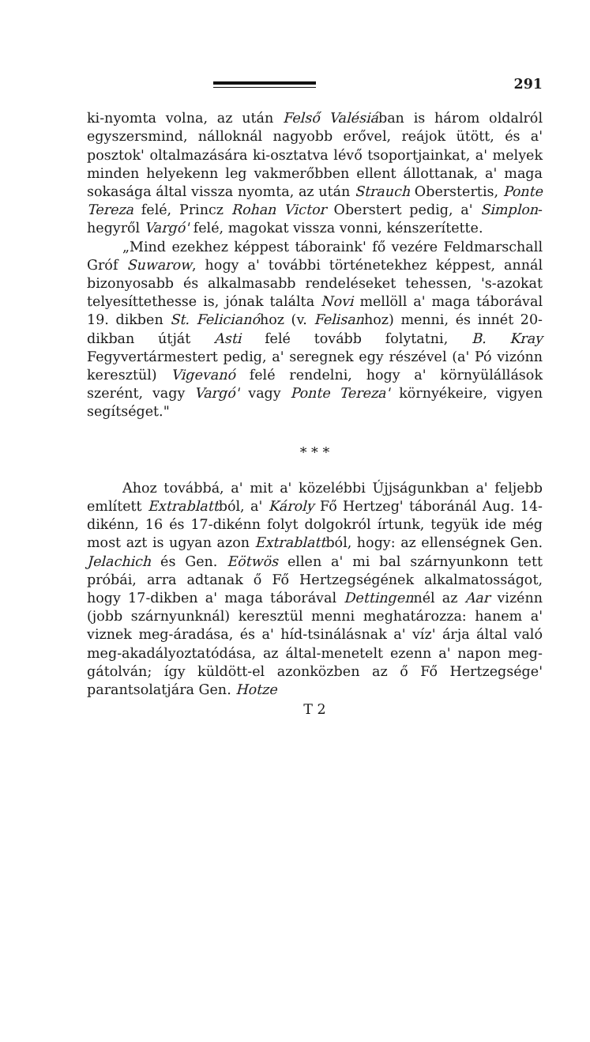291
ki-nyomta volna, az után Felső Valésiában is három oldalról egyszersmind, nálloknál nagyobb erővel, reájok ütött, és a' posztok' oltalmazására ki-osztatva lévő tsoportjainkat, a' melyek minden helyekenn leg vakmerőbben ellent állottanak, a' maga sokasága által vissza nyomta, az után Strauch Oberstertis, Ponte Tereza felé, Princz Rohan Victor Oberstert pedig, a' Simplon-hegyről Vargó' felé, magokat vissza vonni, kénszerítette.
„Mind ezekhez képpest táboraink' fő vezére Feldmarschall Gróf Suwarow, hogy a' további történetekhez képpest, annál bizonyosabb és alkalmasabb rendeléseket tehessen, 's-azokat telyesíttethesse is, jónak találta Novi mellöll a' maga táborával 19. dikben St. Felicianóhoz (v. Felisanhoz) menni, és innét 20-dikban útját Asti felé tovább folytatni, B. Kray Fegyvertármestert pedig, a' seregnek egy részével (a' Pó vizónn keresztül) Vigevanó felé rendelni, hogy a' környülállások szerént, vagy Vargó' vagy Ponte Tereza' környékeire, vigyen segítséget."
* * *
Ahoz továbbá, a' mit a' közelébbi Újjságunkban a' feljebb említett Extrablattból, a' Károly Fő Hertzeg' táboránál Aug. 14-dikénn, 16 és 17-dikénn folyt dolgokról írtunk, tegyük ide még most azt is ugyan azon Extrablattból, hogy: az ellenségnek Gen. Jelachich és Gen. Eötwös ellen a' mi bal szárnyunkonn tett próbái, arra adtanak ő Fő Hertzegségének alkalmatosságot, hogy 17-dikben a' maga táborával Dettingennél az Aar vizénn (jobb szárnyunknál) keresztül menni meghatározza: hanem a' viznek meg-áradása, és a' híd-tsinálásnak a' víz' árja által való meg-akadályoztatódása, az által-menetelt ezenn a' napon meg-gátolván; így küldött-el azonközben az ő Fő Hertzegsége' parantsolatjára Gen. Hotze
T 2